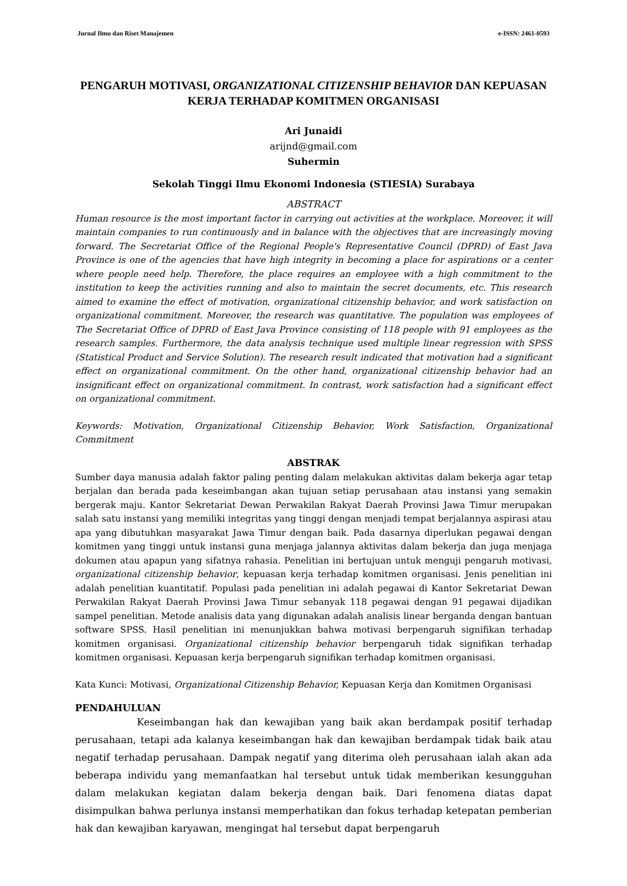Jurnal Ilmu dan Riset Manajemen e-ISSN: 2461-0593
PENGARUH MOTIVASI, ORGANIZATIONAL CITIZENSHIP BEHAVIOR DAN KEPUASAN KERJA TERHADAP KOMITMEN ORGANISASI
Ari Junaidi
arijnd@gmail.com
Suhermin
Sekolah Tinggi Ilmu Ekonomi Indonesia (STIESIA) Surabaya
ABSTRACT
Human resource is the most important factor in carrying out activities at the workplace. Moreover, it will maintain companies to run continuously and in balance with the objectives that are increasingly moving forward. The Secretariat Office of the Regional People's Representative Council (DPRD) of East Java Province is one of the agencies that have high integrity in becoming a place for aspirations or a center where people need help. Therefore, the place requires an employee with a high commitment to the institution to keep the activities running and also to maintain the secret documents, etc. This research aimed to examine the effect of motivation, organizational citizenship behavior, and work satisfaction on organizational commitment. Moreover, the research was quantitative. The population was employees of The Secretariat Office of DPRD of East Java Province consisting of 118 people with 91 employees as the research samples. Furthermore, the data analysis technique used multiple linear regression with SPSS (Statistical Product and Service Solution). The research result indicated that motivation had a significant effect on organizational commitment. On the other hand, organizational citizenship behavior had an insignificant effect on organizational commitment. In contrast, work satisfaction had a significant effect on organizational commitment.
Keywords: Motivation, Organizational Citizenship Behavior, Work Satisfaction, Organizational Commitment
ABSTRAK
Sumber daya manusia adalah faktor paling penting dalam melakukan aktivitas dalam bekerja agar tetap berjalan dan berada pada keseimbangan akan tujuan setiap perusahaan atau instansi yang semakin bergerak maju. Kantor Sekretariat Dewan Perwakilan Rakyat Daerah Provinsi Jawa Timur merupakan salah satu instansi yang memiliki integritas yang tinggi dengan menjadi tempat berjalannya aspirasi atau apa yang dibutuhkan masyarakat Jawa Timur dengan baik. Pada dasarnya diperlukan pegawai dengan komitmen yang tinggi untuk instansi guna menjaga jalannya aktivitas dalam bekerja dan juga menjaga dokumen atau apapun yang sifatnya rahasia. Penelitian ini bertujuan untuk menguji pengaruh motivasi, organizational citizenship behavior, kepuasan kerja terhadap komitmen organisasi. Jenis penelitian ini adalah penelitian kuantitatif. Populasi pada penelitian ini adalah pegawai di Kantor Sekretariat Dewan Perwakilan Rakyat Daerah Provinsi Jawa Timur sebanyak 118 pegawai dengan 91 pegawai dijadikan sampel penelitian. Metode analisis data yang digunakan adalah analisis linear berganda dengan bantuan software SPSS. Hasil penelitian ini menunjukkan bahwa motivasi berpengaruh signifikan terhadap komitmen organisasi. Organizational citizenship behavior berpengaruh tidak signifikan terhadap komitmen organisasi. Kepuasan kerja berpengaruh signifikan terhadap komitmen organisasi.
Kata Kunci: Motivasi, Organizational Citizenship Behavior, Kepuasan Kerja dan Komitmen Organisasi
PENDAHULUAN
Keseimbangan hak dan kewajiban yang baik akan berdampak positif terhadap perusahaan, tetapi ada kalanya keseimbangan hak dan kewajiban berdampak tidak baik atau negatif terhadap perusahaan. Dampak negatif yang diterima oleh perusahaan ialah akan ada beberapa individu yang memanfaatkan hal tersebut untuk tidak memberikan kesungguhan dalam melakukan kegiatan dalam bekerja dengan baik. Dari fenomena diatas dapat disimpulkan bahwa perlunya instansi memperhatikan dan fokus terhadap ketepatan pemberian hak dan kewajiban karyawan, mengingat hal tersebut dapat berpengaruh